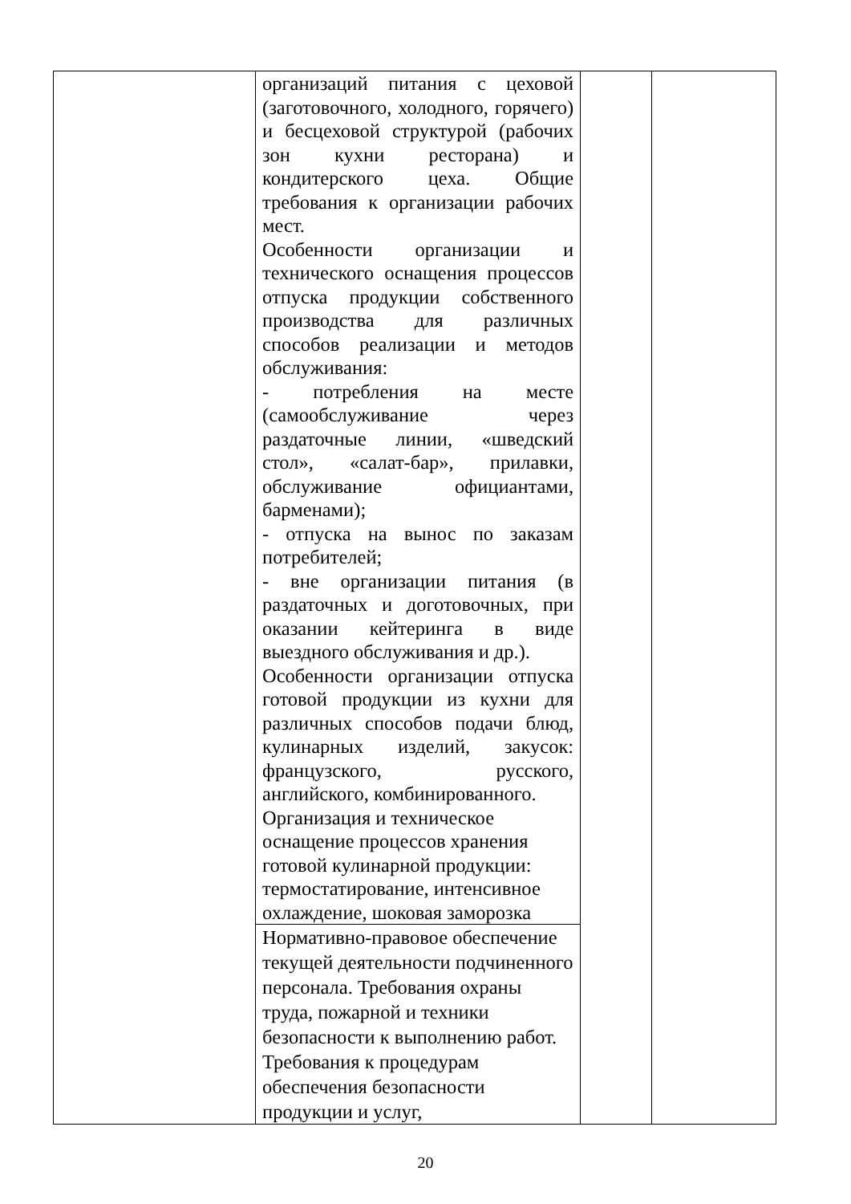| | организаций питания с цеховой (заготовочного, холодного, горячего) и бесцеховой структурой (рабочих зон кухни ресторана) и кондитерского цеха. Общие требования к организации рабочих мест. Особенности организации и технического оснащения процессов отпуска продукции собственного производства для различных способов реализации и методов обслуживания: - потребления на месте (самообслуживание через раздаточные линии, «шведский стол», «салат-бар», прилавки, обслуживание официантами, барменами); - отпуска на вынос по заказам потребителей; - вне организации питания (в раздаточных и доготовочных, при оказании кейтеринга в виде выездного обслуживания и др.). Особенности организации отпуска готовой продукции из кухни для различных способов подачи блюд, кулинарных изделий, закусок: французского, русского, английского, комбинированного. Организация и техническое оснащение процессов хранения готовой кулинарной продукции: термостатирование, интенсивное охлаждение, шоковая заморозка | | |
| | Нормативно-правовое обеспечение текущей деятельности подчиненного персонала. Требования охраны труда, пожарной и техники безопасности к выполнению работ. Требования к процедурам обеспечения безопасности продукции и услуг, | | |
20